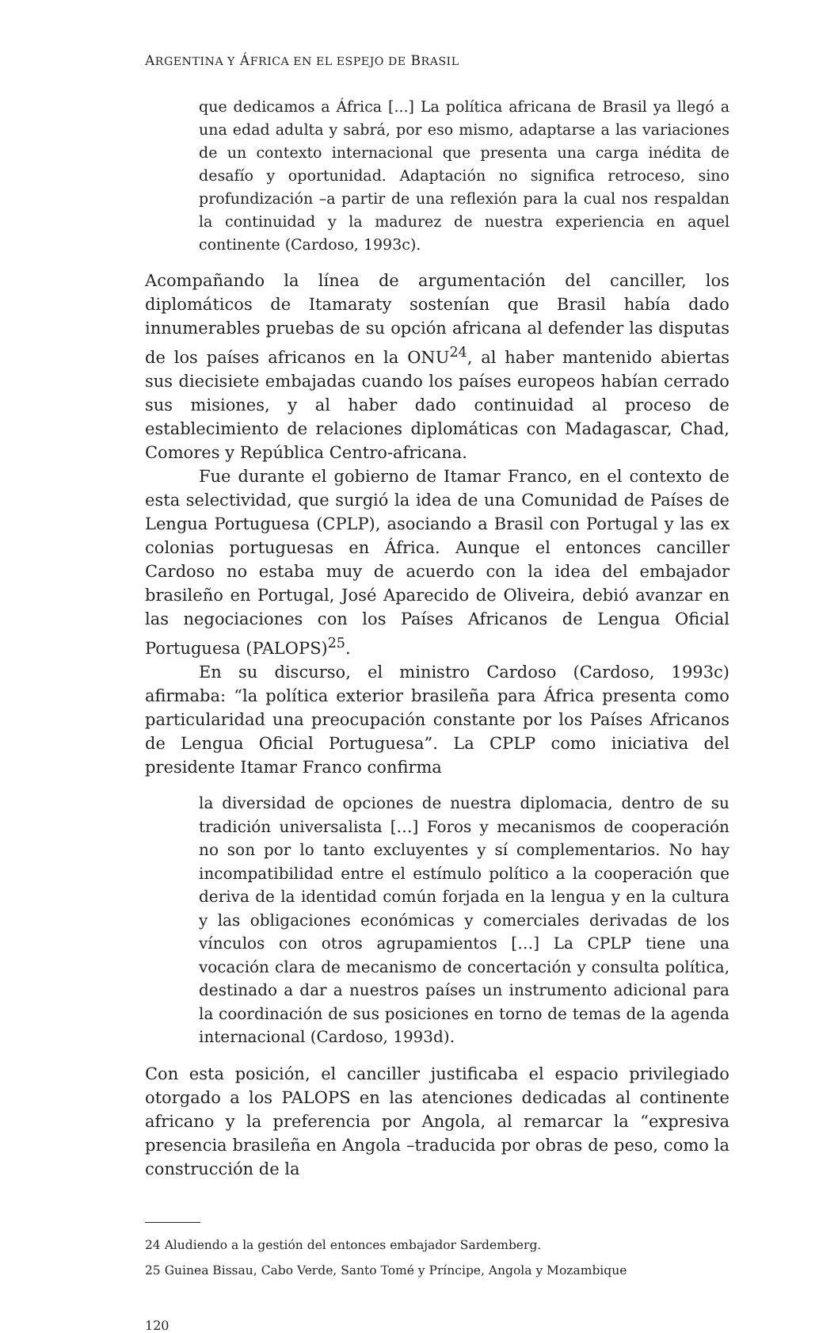ARGENTINA Y ÁFRICA EN EL ESPEJO DE BRASIL
que dedicamos a África [...] La política africana de Brasil ya llegó a una edad adulta y sabrá, por eso mismo, adaptarse a las variaciones de un contexto internacional que presenta una carga inédita de desafío y oportunidad. Adaptación no significa retroceso, sino profundización –a partir de una reflexión para la cual nos respaldan la continuidad y la madurez de nuestra experiencia en aquel continente (Cardoso, 1993c).
Acompañando la línea de argumentación del canciller, los diplomáticos de Itamaraty sostenían que Brasil había dado innumerables pruebas de su opción africana al defender las disputas de los países africanos en la ONU<sup>24</sup>, al haber mantenido abiertas sus diecisiete embajadas cuando los países europeos habían cerrado sus misiones, y al haber dado continuidad al proceso de establecimiento de relaciones diplomáticas con Madagascar, Chad, Comores y República Centro-africana.
Fue durante el gobierno de Itamar Franco, en el contexto de esta selectividad, que surgió la idea de una Comunidad de Países de Lengua Portuguesa (CPLP), asociando a Brasil con Portugal y las ex colonias portuguesas en África. Aunque el entonces canciller Cardoso no estaba muy de acuerdo con la idea del embajador brasileño en Portugal, José Aparecido de Oliveira, debió avanzar en las negociaciones con los Países Africanos de Lengua Oficial Portuguesa (PALOPS)<sup>25</sup>.
En su discurso, el ministro Cardoso (Cardoso, 1993c) afirmaba: “la política exterior brasileña para África presenta como particularidad una preocupación constante por los Países Africanos de Lengua Oficial Portuguesa”. La CPLP como iniciativa del presidente Itamar Franco confirma
la diversidad de opciones de nuestra diplomacia, dentro de su tradición universalista […] Foros y mecanismos de cooperación no son por lo tanto excluyentes y sí complementarios. No hay incompatibilidad entre el estímulo político a la cooperación que deriva de la identidad común forjada en la lengua y en la cultura y las obligaciones económicas y comerciales derivadas de los vínculos con otros agrupamientos […] La CPLP tiene una vocación clara de mecanismo de concertación y consulta política, destinado a dar a nuestros países un instrumento adicional para la coordinación de sus posiciones en torno de temas de la agenda internacional (Cardoso, 1993d).
Con esta posición, el canciller justificaba el espacio privilegiado otorgado a los PALOPS en las atenciones dedicadas al continente africano y la preferencia por Angola, al remarcar la “expresiva presencia brasileña en Angola –traducida por obras de peso, como la construcción de la
24 Aludiendo a la gestión del entonces embajador Sardemberg.
25 Guinea Bissau, Cabo Verde, Santo Tomé y Príncipe, Angola y Mozambique
120